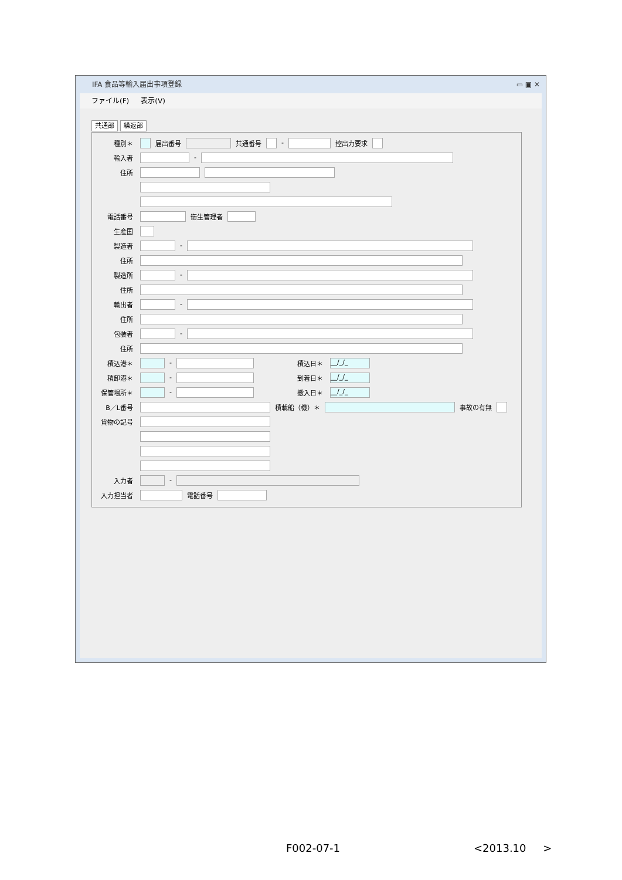IFA 食品等輸入届出事項登録 ▭ ▣ ✕
ファイル(F) 表示(V)
共通部 繰返部
種別＊ 届出番号 共通番号 - 控出力要求
輸入者 -
住所
電話番号 衛生管理者
生産国
製造者 -
住所
製造所 -
住所
輸出者 -
住所
包装者 -
住所
積込港＊ - 積込日＊ __/_/_
積卸港＊ - 到着日＊ __/_/_
保管場所＊ - 搬入日＊ __/_/_
B／L番号 積載船（機）＊ 事故の有無
貨物の記号
入力者 -
入力担当者 電話番号
F002-07-1 <2013.10 >